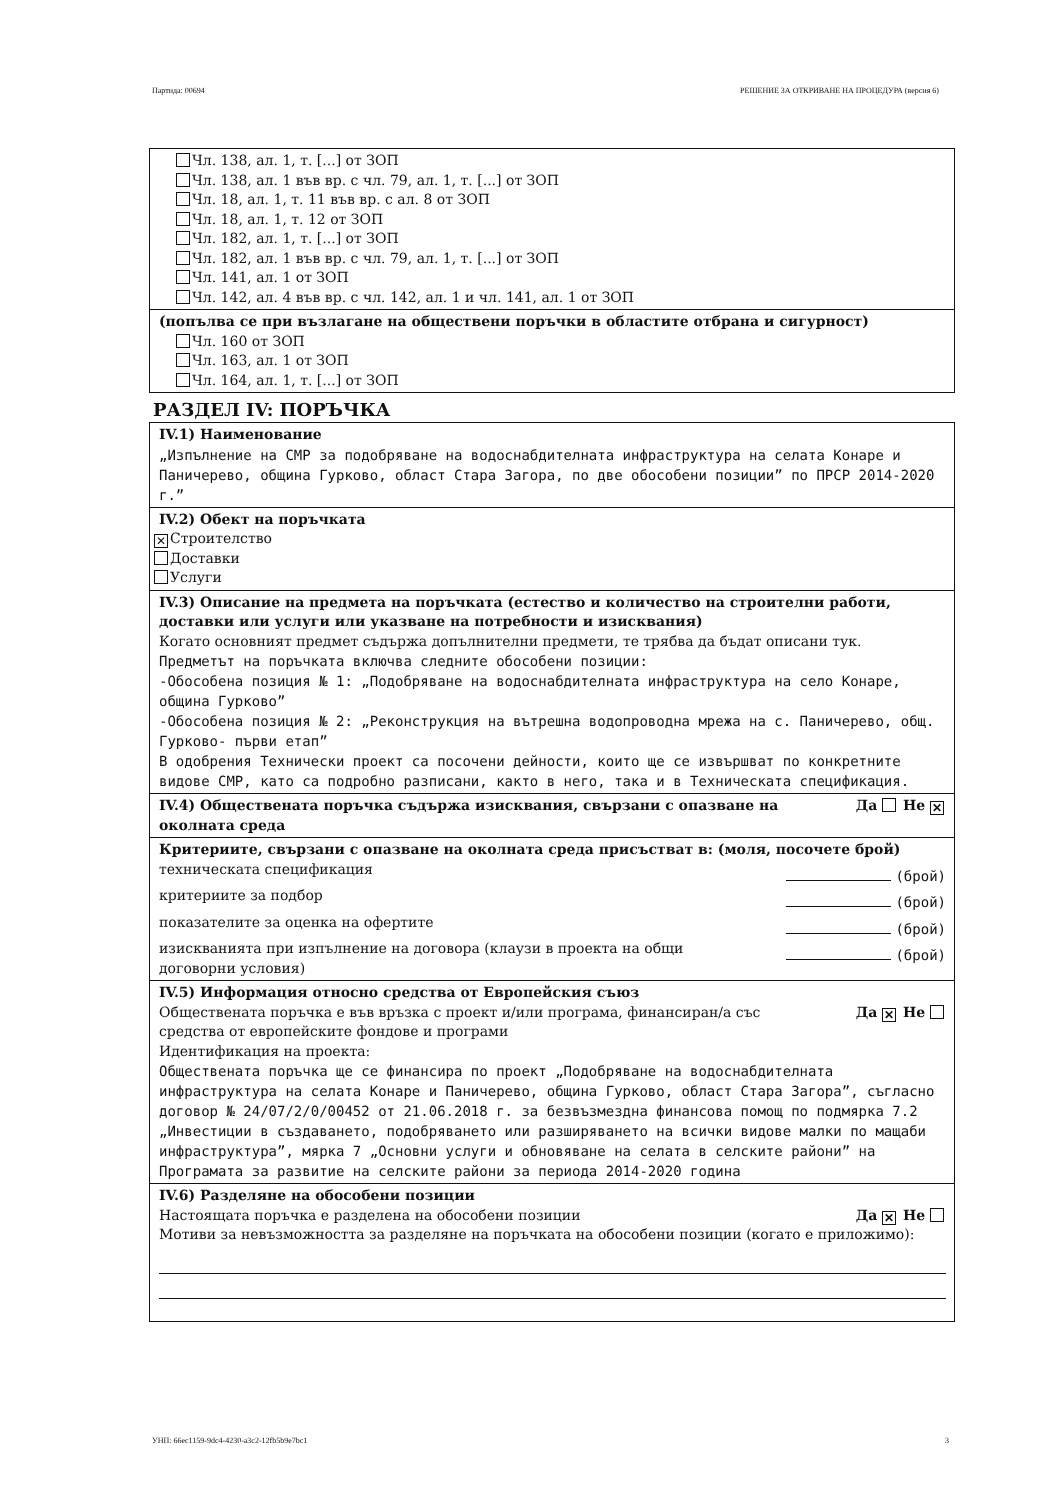Партида: 00694 РЕШЕНИЕ ЗА ОТКРИВАНЕ НА ПРОЦЕДУРА (версия 6)
Чл. 138, ал. 1, т. [...] от ЗОП
Чл. 138, ал. 1 във вр. с чл. 79, ал. 1, т. [...] от ЗОП
Чл. 18, ал. 1, т. 11 във вр. с ал. 8 от ЗОП
Чл. 18, ал. 1, т. 12 от ЗОП
Чл. 182, ал. 1, т. [...] от ЗОП
Чл. 182, ал. 1 във вр. с чл. 79, ал. 1, т. [...] от ЗОП
Чл. 141, ал. 1 от ЗОП
Чл. 142, ал. 4 във вр. с чл. 142, ал. 1 и чл. 141, ал. 1 от ЗОП
(попълва се при възлагане на обществени поръчки в областите отбрана и сигурност)
Чл. 160 от ЗОП
Чл. 163, ал. 1 от ЗОП
Чл. 164, ал. 1, т. [...] от ЗОП
РАЗДЕЛ IV: ПОРЪЧКА
IV.1) Наименование
„Изпълнение на СМР за подобряване на водоснабдителната инфраструктура на селата Конаре и Паничерево, община Гурково, област Стара Загора, по две обособени позиции” по ПРСР 2014-2020 г.”
IV.2) Обект на поръчката
✕ Строителство
Доставки
Услуги
IV.3) Описание на предмета на поръчката (естество и количество на строителни работи, доставки или услуги или указване на потребности и изисквания)
Когато основният предмет съдържа допълнителни предмети, те трябва да бъдат описани тук.
Предметът на поръчката включва следните обособени позиции:
-Обособена позиция № 1: „Подобряване на водоснабдителната инфраструктура на село Конаре, община Гурково”
-Обособена позиция № 2: „Реконструкция на вътрешна водопроводна мрежа на с. Паничерево, общ. Гурково- първи етап”
В одобрения Технически проект са посочени дейности, които ще се извършват по конкретните видове СМР, като са подробно разписани, както в него, така и в Техническата спецификация.
IV.4) Обществената поръчка съдържа изисквания, свързани с опазване на околната среда Да Не ✕
Критериите, свързани с опазване на околната среда присъстват в: (моля, посочете брой)
техническата спецификация (брой)
критериите за подбор (брой)
показателите за оценка на офертите (брой)
изискванията при изпълнение на договора (клаузи в проекта на общи
договорни условия) (брой)
IV.5) Информация относно средства от Европейския съюз
Обществената поръчка е във връзка с проект и/или програма, финансиран/а със
средства от европейските фондове и програми Да ✕ Не
Идентификация на проекта:
Обществената поръчка ще се финансира по проект „Подобряване на водоснабдителната инфраструктура на селата Конаре и Паничерево, община Гурково, област Стара Загора”, съгласно договор № 24/07/2/0/00452 от 21.06.2018 г. за безвъзмездна финансова помощ по подмярка 7.2 „Инвестиции в създаването, подобряването или разширяването на всички видове малки по мащаби инфраструктура”, мярка 7 „Основни услуги и обновяване на селата в селските райони” на Програмата за развитие на селските райони за периода 2014-2020 година
IV.6) Разделяне на обособени позиции
Настоящата поръчка е разделена на обособени позиции Да ✕ Не
Мотиви за невъзможността за разделяне на поръчката на обособени позиции (когато е приложимо):
УНП: 66ec1159-9dc4-4230-a3c2-12fb5b9e7bc1 3